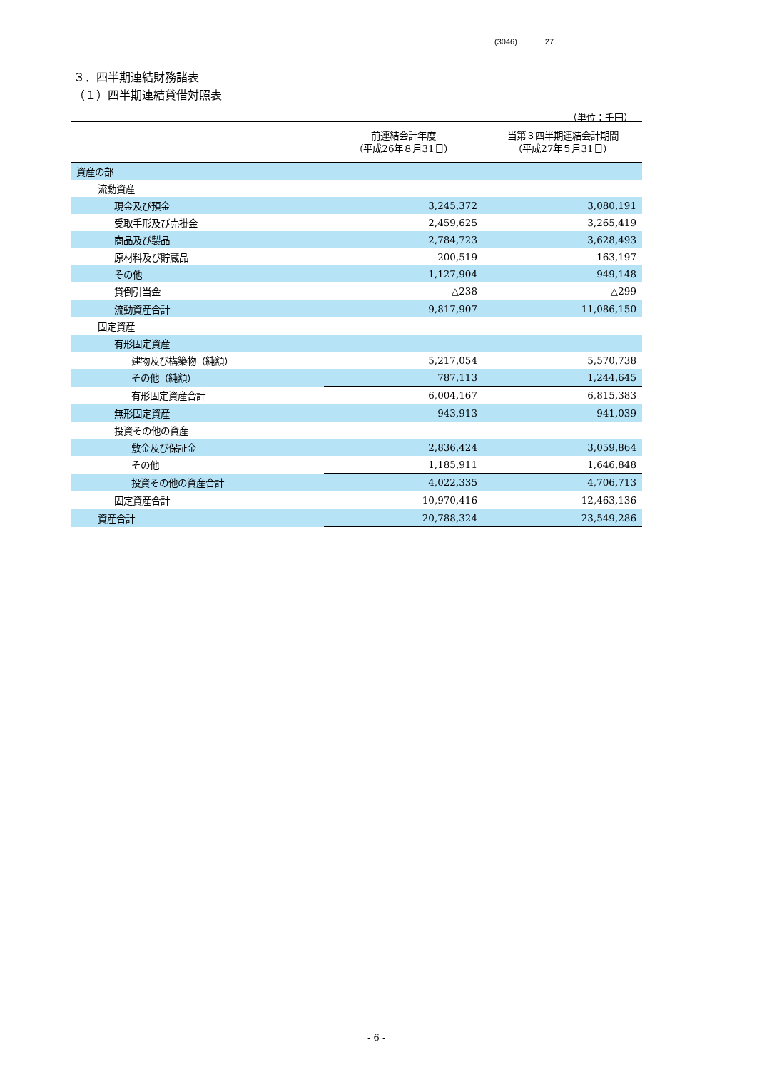(3046) 27
３．四半期連結財務諸表
（１）四半期連結貸借対照表
（単位：千円）
| | 前連結会計年度 （平成26年８月31日） | 当第３四半期連結会計期間 （平成27年５月31日） |
| --- | --- | --- |
| 資産の部 | | |
| 流動資産 | | |
| 現金及び預金 | 3,245,372 | 3,080,191 |
| 受取手形及び売掛金 | 2,459,625 | 3,265,419 |
| 商品及び製品 | 2,784,723 | 3,628,493 |
| 原材料及び貯蔵品 | 200,519 | 163,197 |
| その他 | 1,127,904 | 949,148 |
| 貸倒引当金 | △238 | △299 |
| 流動資産合計 | 9,817,907 | 11,086,150 |
| 固定資産 | | |
| 有形固定資産 | | |
| 建物及び構築物（純額） | 5,217,054 | 5,570,738 |
| その他（純額） | 787,113 | 1,244,645 |
| 有形固定資産合計 | 6,004,167 | 6,815,383 |
| 無形固定資産 | 943,913 | 941,039 |
| 投資その他の資産 | | |
| 敷金及び保証金 | 2,836,424 | 3,059,864 |
| その他 | 1,185,911 | 1,646,848 |
| 投資その他の資産合計 | 4,022,335 | 4,706,713 |
| 固定資産合計 | 10,970,416 | 12,463,136 |
| 資産合計 | 20,788,324 | 23,549,286 |
- 6 -